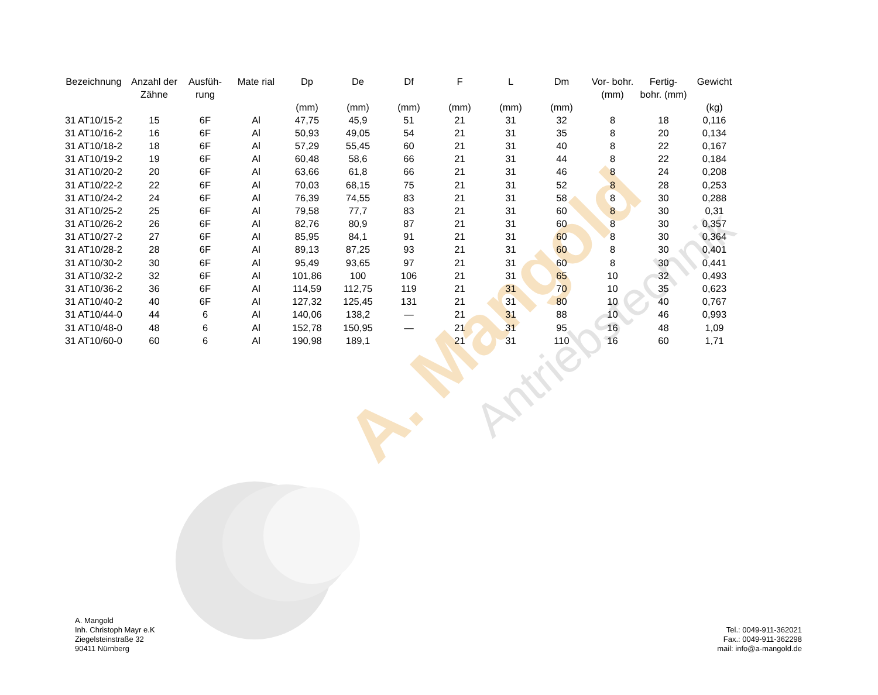A. Mangold Antriebstechnik
| Bezeichnung | Anzahl der Zähne | Ausfüh- rung | Mate rial | Dp (mm) | De (mm) | Df (mm) | F (mm) | L (mm) | Dm (mm) | Vor- bohr. (mm) | Fertig- bohr. (mm) | Gewicht (kg) |
| --- | --- | --- | --- | --- | --- | --- | --- | --- | --- | --- | --- | --- |
| 31 AT10/15-2 | 15 | 6F | Al | 47,75 | 45,9 | 51 | 21 | 31 | 32 | 8 | 18 | 0,116 |
| 31 AT10/16-2 | 16 | 6F | Al | 50,93 | 49,05 | 54 | 21 | 31 | 35 | 8 | 20 | 0,134 |
| 31 AT10/18-2 | 18 | 6F | Al | 57,29 | 55,45 | 60 | 21 | 31 | 40 | 8 | 22 | 0,167 |
| 31 AT10/19-2 | 19 | 6F | Al | 60,48 | 58,6 | 66 | 21 | 31 | 44 | 8 | 22 | 0,184 |
| 31 AT10/20-2 | 20 | 6F | Al | 63,66 | 61,8 | 66 | 21 | 31 | 46 | 8 | 24 | 0,208 |
| 31 AT10/22-2 | 22 | 6F | Al | 70,03 | 68,15 | 75 | 21 | 31 | 52 | 8 | 28 | 0,253 |
| 31 AT10/24-2 | 24 | 6F | Al | 76,39 | 74,55 | 83 | 21 | 31 | 58 | 8 | 30 | 0,288 |
| 31 AT10/25-2 | 25 | 6F | Al | 79,58 | 77,7 | 83 | 21 | 31 | 60 | 8 | 30 | 0,31 |
| 31 AT10/26-2 | 26 | 6F | Al | 82,76 | 80,9 | 87 | 21 | 31 | 60 | 8 | 30 | 0,357 |
| 31 AT10/27-2 | 27 | 6F | Al | 85,95 | 84,1 | 91 | 21 | 31 | 60 | 8 | 30 | 0,364 |
| 31 AT10/28-2 | 28 | 6F | Al | 89,13 | 87,25 | 93 | 21 | 31 | 60 | 8 | 30 | 0,401 |
| 31 AT10/30-2 | 30 | 6F | Al | 95,49 | 93,65 | 97 | 21 | 31 | 60 | 8 | 30 | 0,441 |
| 31 AT10/32-2 | 32 | 6F | Al | 101,86 | 100 | 106 | 21 | 31 | 65 | 10 | 32 | 0,493 |
| 31 AT10/36-2 | 36 | 6F | Al | 114,59 | 112,75 | 119 | 21 | 31 | 70 | 10 | 35 | 0,623 |
| 31 AT10/40-2 | 40 | 6F | Al | 127,32 | 125,45 | 131 | 21 | 31 | 80 | 10 | 40 | 0,767 |
| 31 AT10/44-0 | 44 | 6 | Al | 140,06 | 138,2 | — | 21 | 31 | 88 | 10 | 46 | 0,993 |
| 31 AT10/48-0 | 48 | 6 | Al | 152,78 | 150,95 | — | 21 | 31 | 95 | 16 | 48 | 1,09 |
| 31 AT10/60-0 | 60 | 6 | Al | 190,98 | 189,1 | | 21 | 31 | 110 | 16 | 60 | 1,71 |
A. Mangold
Inh. Christoph Mayr e.K
Ziegelsteinstraße 32
90411 Nürnberg
Tel.: 0049-911-362021
Fax.: 0049-911-362298
mail: info@a-mangold.de